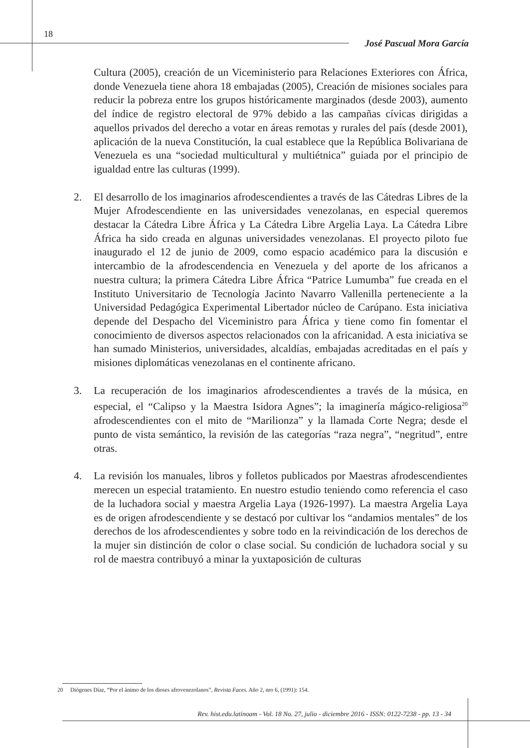18
José Pascual Mora García
Cultura (2005), creación de un Viceministerio para Relaciones Exteriores con África, donde Venezuela tiene ahora 18 embajadas (2005), Creación de misiones sociales para reducir la pobreza entre los grupos históricamente marginados (desde 2003), aumento del índice de registro electoral de 97% debido a las campañas cívicas dirigidas a aquellos privados del derecho a votar en áreas remotas y rurales del país (desde 2001), aplicación de la nueva Constitución, la cual establece que la República Bolivariana de Venezuela es una “sociedad multicultural y multiétnica” guiada por el principio de igualdad entre las culturas (1999).
2. El desarrollo de los imaginarios afrodescendientes a través de las Cátedras Libres de la Mujer Afrodescendiente en las universidades venezolanas, en especial queremos destacar la Cátedra Libre África y La Cátedra Libre Argelia Laya. La Cátedra Libre África ha sido creada en algunas universidades venezolanas. El proyecto piloto fue inaugurado el 12 de junio de 2009, como espacio académico para la discusión e intercambio de la afrodescendencia en Venezuela y del aporte de los africanos a nuestra cultura; la primera Cátedra Libre África “Patrice Lumumba” fue creada en el Instituto Universitario de Tecnología Jacinto Navarro Vallenilla perteneciente a la Universidad Pedagógica Experimental Libertador núcleo de Carúpano. Esta iniciativa depende del Despacho del Viceministro para África y tiene como fin fomentar el conocimiento de diversos aspectos relacionados con la africanidad. A esta iniciativa se han sumado Ministerios, universidades, alcaldías, embajadas acreditadas en el país y misiones diplomáticas venezolanas en el continente africano.
3. La recuperación de los imaginarios afrodescendientes a través de la música, en especial, el “Calipso y la Maestra Isidora Agnes”; la imaginería mágico-religiosa<sup>20</sup> afrodescendientes con el mito de “Marilionza” y la llamada Corte Negra; desde el punto de vista semántico, la revisión de las categorías “raza negra”, “negritud”, entre otras.
4. La revisión los manuales, libros y folletos publicados por Maestras afrodescendientes merecen un especial tratamiento. En nuestro estudio teniendo como referencia el caso de la luchadora social y maestra Argelia Laya (1926-1997). La maestra Argelia Laya es de origen afrodescendiente y se destacó por cultivar los “andamios mentales” de los derechos de los afrodescendientes y sobre todo en la reivindicación de los derechos de la mujer sin distinción de color o clase social. Su condición de luchadora social y su rol de maestra contribuyó a minar la yuxtaposición de culturas
20 Diógenes Díaz, “Por el ánimo de los dioses afrovenezolanos”, Revista Faces. Año 2, nro 6, (1991): 154.
Rev. hist.edu.latinoam - Vol. 18 No. 27, julio - diciembre 2016 - ISSN: 0122-7238 - pp. 13 - 34